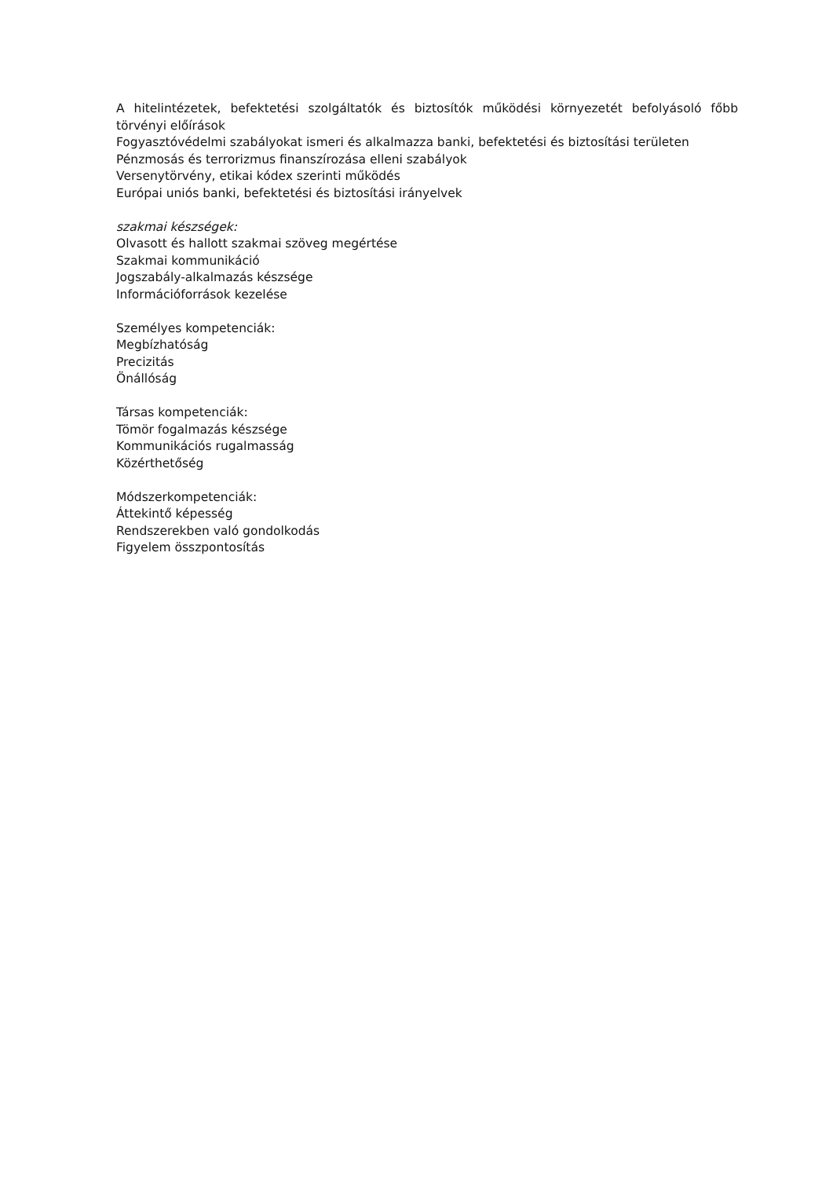A hitelintézetek, befektetési szolgáltatók és biztosítók működési környezetét befolyásoló főbb törvényi előírások
Fogyasztóvédelmi szabályokat ismeri és alkalmazza banki, befektetési és biztosítási területen
Pénzmosás és terrorizmus finanszírozása elleni szabályok
Versenytörvény, etikai kódex szerinti működés
Európai uniós banki, befektetési és biztosítási irányelvek
szakmai készségek:
Olvasott és hallott szakmai szöveg megértése
Szakmai kommunikáció
Jogszabály-alkalmazás készsége
Információforrások kezelése
Személyes kompetenciák:
Megbízhatóság
Precizitás
Önállóság
Társas kompetenciák:
Tömör fogalmazás készsége
Kommunikációs rugalmasság
Közérthetőség
Módszerkompetenciák:
Áttekintő képesség
Rendszerekben való gondolkodás
Figyelem összpontosítás